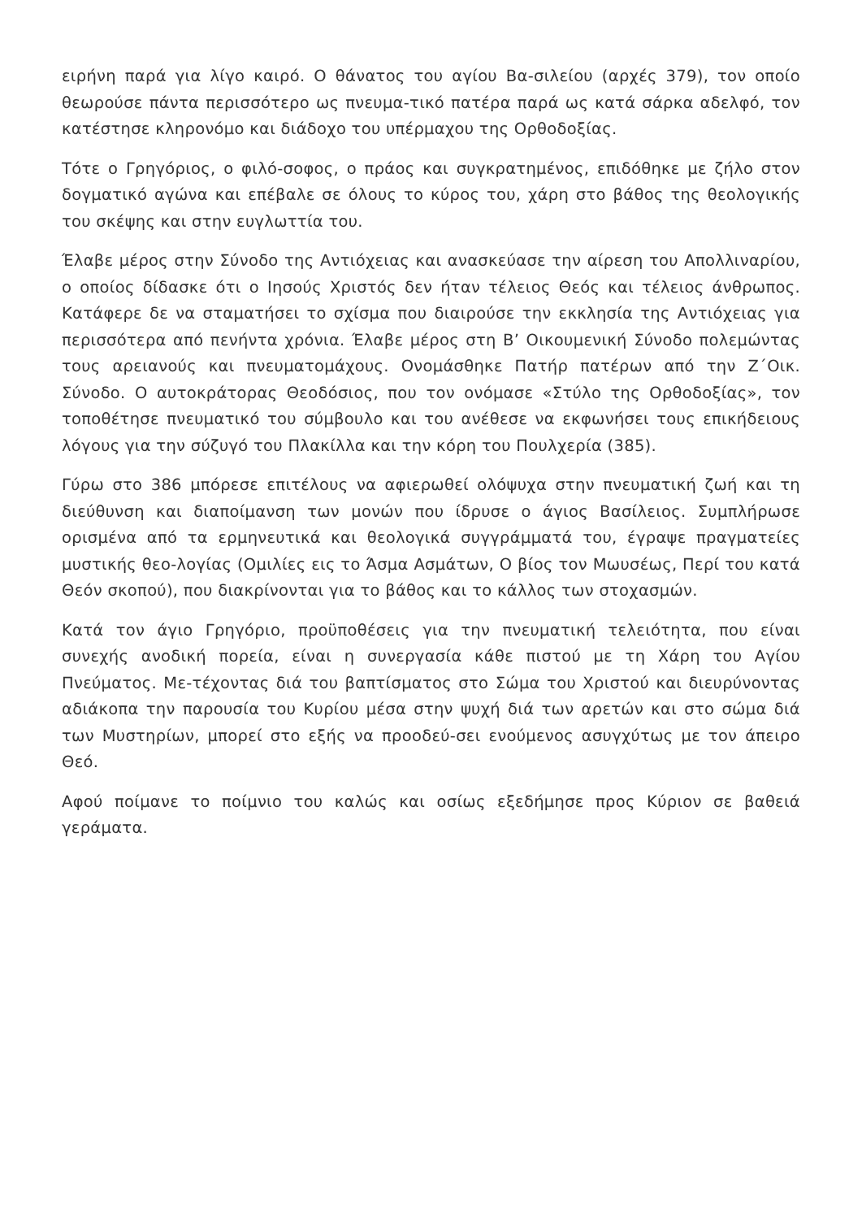ειρήνη παρά για λίγο καιρό. Ο θάνατος του αγίου Βα-σιλείου (αρχές 379), τον οποίο θεωρούσε πάντα περισσότερο ως πνευμα-τικό πατέρα παρά ως κατά σάρκα αδελφό, τον κατέστησε κληρονόμο και διάδοχο του υπέρμαχου της Ορθοδοξίας.
Τότε ο Γρηγόριος, ο φιλό-σοφος, ο πράος και συγκρατημένος, επιδόθηκε με ζήλο στον δογματικό αγώνα και επέβαλε σε όλους το κύρος του, χάρη στο βάθος της θεολογικής του σκέψης και στην ευγλωττία του.
Έλαβε μέρος στην Σύνοδο της Αντιόχειας και ανασκεύασε την αίρεση του Απολλιναρίου, ο οποίος δίδασκε ότι ο Ιησούς Χριστός δεν ήταν τέλειος Θεός και τέλειος άνθρωπος. Κατάφερε δε να σταματήσει το σχίσμα που διαιρούσε την εκκλησία της Αντιόχειας για περισσότερα από πενήντα χρόνια. Έλαβε μέρος στη Β’ Οικουμενική Σύνοδο πολεμώντας τους αρειανούς και πνευματομάχους. Ονομάσθηκε Πατήρ πατέρων από την Ζ΄Οικ. Σύνοδο. Ο αυτοκράτορας Θεοδόσιος, που τον ονόμασε «Στύλο της Ορθοδοξίας», τον τοποθέτησε πνευματικό του σύμβουλο και του ανέθεσε να εκφωνήσει τους επικήδειους λόγους για την σύζυγό του Πλακίλλα και την κόρη του Πουλχερία (385).
Γύρω στο 386 μπόρεσε επιτέλους να αφιερωθεί ολόψυχα στην πνευματική ζωή και τη διεύθυνση και διαποίμανση των μονών που ίδρυσε ο άγιος Βασίλειος. Συμπλήρωσε ορισμένα από τα ερμηνευτικά και θεολογικά συγγράμματά του, έγραψε πραγματείες μυστικής θεο-λογίας (Ομιλίες εις το Άσμα Ασμάτων, Ο βίος τον Μωυσέως, Περί του κατά Θεόν σκοπού), που διακρίνονται για το βάθος και το κάλλος των στοχασμών.
Κατά τον άγιο Γρηγόριο, προϋποθέσεις για την πνευματική τελειότητα, που είναι συνεχής ανοδική πορεία, είναι η συνεργασία κάθε πιστού με τη Χάρη του Αγίου Πνεύματος. Με-τέχοντας διά του βαπτίσματος στο Σώμα του Χριστού και διευρύνοντας αδιάκοπα την παρουσία του Κυρίου μέσα στην ψυχή διά των αρετών και στο σώμα διά των Μυστηρίων, μπορεί στο εξής να προοδεύ-σει ενούμενος ασυγχύτως με τον άπειρο Θεό.
Αφού ποίμανε το ποίμνιο του καλώς και οσίως εξεδήμησε προς Κύριον σε βαθειά γεράματα.